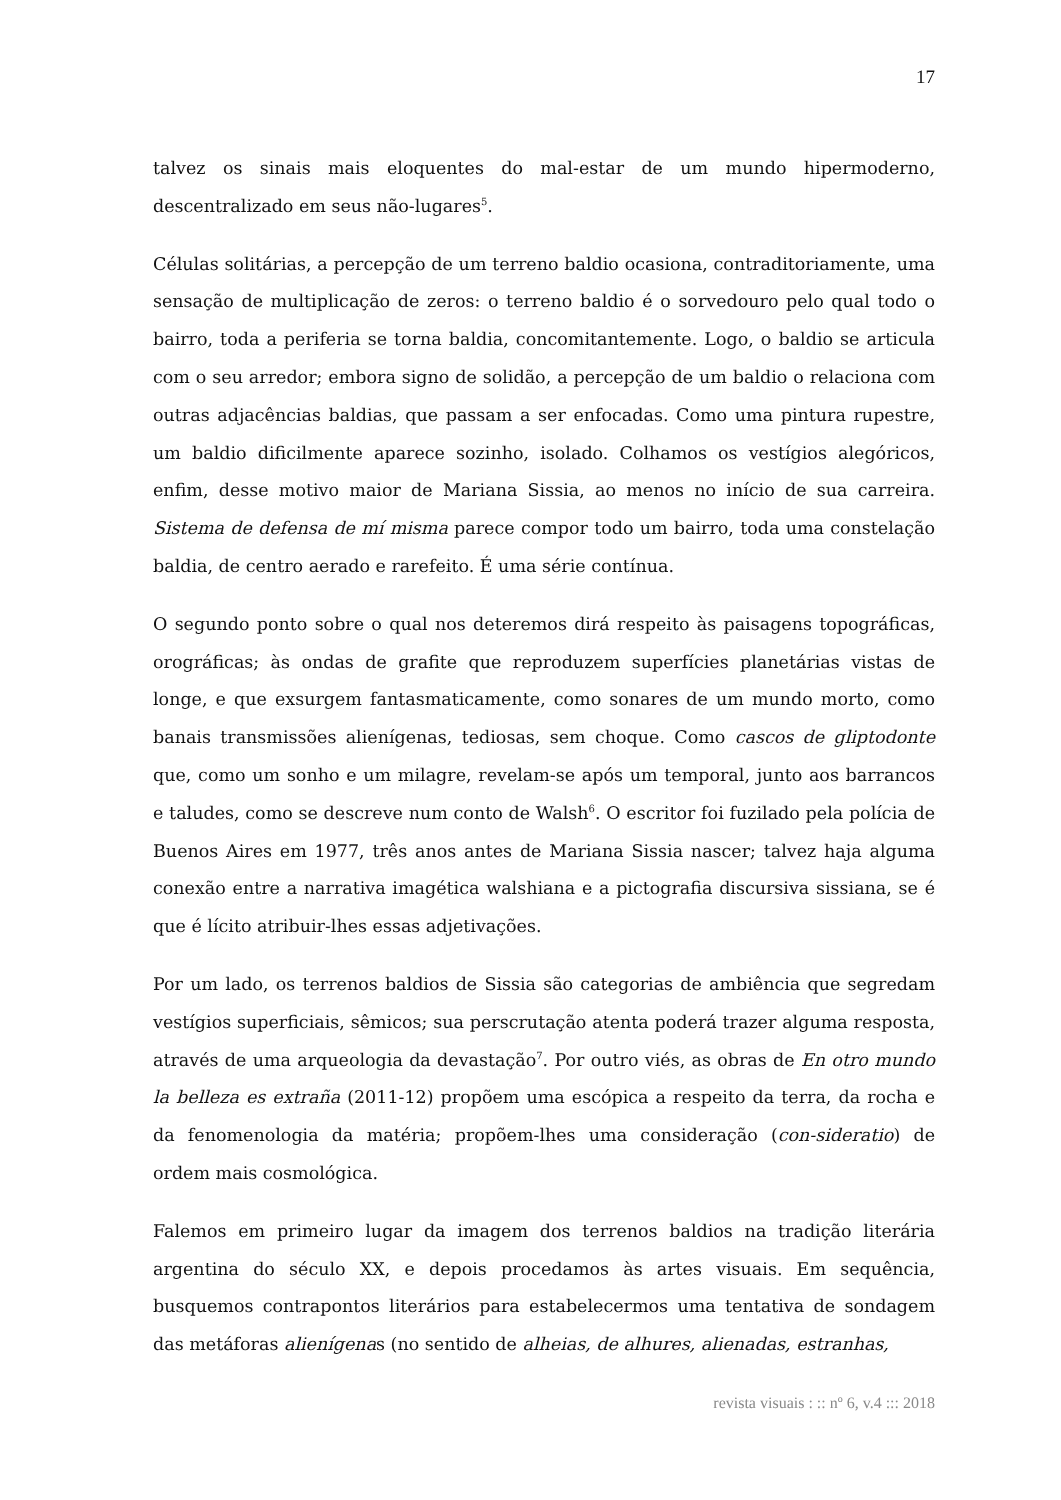17
talvez os sinais mais eloquentes do mal-estar de um mundo hipermoderno, descentralizado em seus não-lugares<sup>5</sup>.
Células solitárias, a percepção de um terreno baldio ocasiona, contraditoriamente, uma sensação de multiplicação de zeros: o terreno baldio é o sorvedouro pelo qual todo o bairro, toda a periferia se torna baldia, concomitantemente. Logo, o baldio se articula com o seu arredor; embora signo de solidão, a percepção de um baldio o relaciona com outras adjacências baldias, que passam a ser enfocadas. Como uma pintura rupestre, um baldio dificilmente aparece sozinho, isolado. Colhamos os vestígios alegóricos, enfim, desse motivo maior de Mariana Sissia, ao menos no início de sua carreira. Sistema de defensa de mí misma parece compor todo um bairro, toda uma constelação baldia, de centro aerado e rarefeito. É uma série contínua.
O segundo ponto sobre o qual nos deteremos dirá respeito às paisagens topográficas, orográficas; às ondas de grafite que reproduzem superfícies planetárias vistas de longe, e que exsurgem fantasmaticamente, como sonares de um mundo morto, como banais transmissões alienígenas, tediosas, sem choque. Como cascos de gliptodonte que, como um sonho e um milagre, revelam-se após um temporal, junto aos barrancos e taludes, como se descreve num conto de Walsh<sup>6</sup>. O escritor foi fuzilado pela polícia de Buenos Aires em 1977, três anos antes de Mariana Sissia nascer; talvez haja alguma conexão entre a narrativa imagética walshiana e a pictografia discursiva sissiana, se é que é lícito atribuir-lhes essas adjetivações.
Por um lado, os terrenos baldios de Sissia são categorias de ambiência que segredam vestígios superficiais, sêmicos; sua perscrutação atenta poderá trazer alguma resposta, através de uma arqueologia da devastação<sup>7</sup>. Por outro viés, as obras de En otro mundo la belleza es extraña (2011-12) propõem uma escópica a respeito da terra, da rocha e da fenomenologia da matéria; propõem-lhes uma consideração (con-sideratio) de ordem mais cosmológica.
Falemos em primeiro lugar da imagem dos terrenos baldios na tradição literária argentina do século XX, e depois procedamos às artes visuais. Em sequência, busquemos contrapontos literários para estabelecermos uma tentativa de sondagem das metáforas alienígenas (no sentido de alheias, de alhures, alienadas, estranhas,
revista visuais : :: nº 6, v.4 ::: 2018